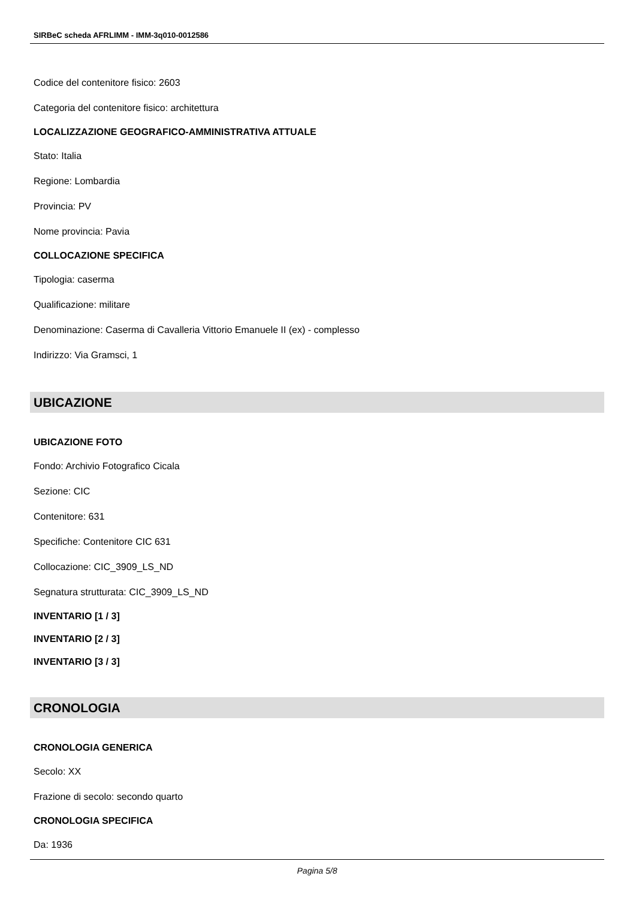SIRBeC scheda AFRLIMM - IMM-3q010-0012586
Codice del contenitore fisico: 2603
Categoria del contenitore fisico: architettura
LOCALIZZAZIONE GEOGRAFICO-AMMINISTRATIVA ATTUALE
Stato: Italia
Regione: Lombardia
Provincia: PV
Nome provincia: Pavia
COLLOCAZIONE SPECIFICA
Tipologia: caserma
Qualificazione: militare
Denominazione: Caserma di Cavalleria Vittorio Emanuele II (ex) - complesso
Indirizzo: Via Gramsci, 1
UBICAZIONE
UBICAZIONE FOTO
Fondo: Archivio Fotografico Cicala
Sezione: CIC
Contenitore: 631
Specifiche: Contenitore CIC 631
Collocazione: CIC_3909_LS_ND
Segnatura strutturata: CIC_3909_LS_ND
INVENTARIO [1 / 3]
INVENTARIO [2 / 3]
INVENTARIO [3 / 3]
CRONOLOGIA
CRONOLOGIA GENERICA
Secolo: XX
Frazione di secolo: secondo quarto
CRONOLOGIA SPECIFICA
Da: 1936
Pagina 5/8